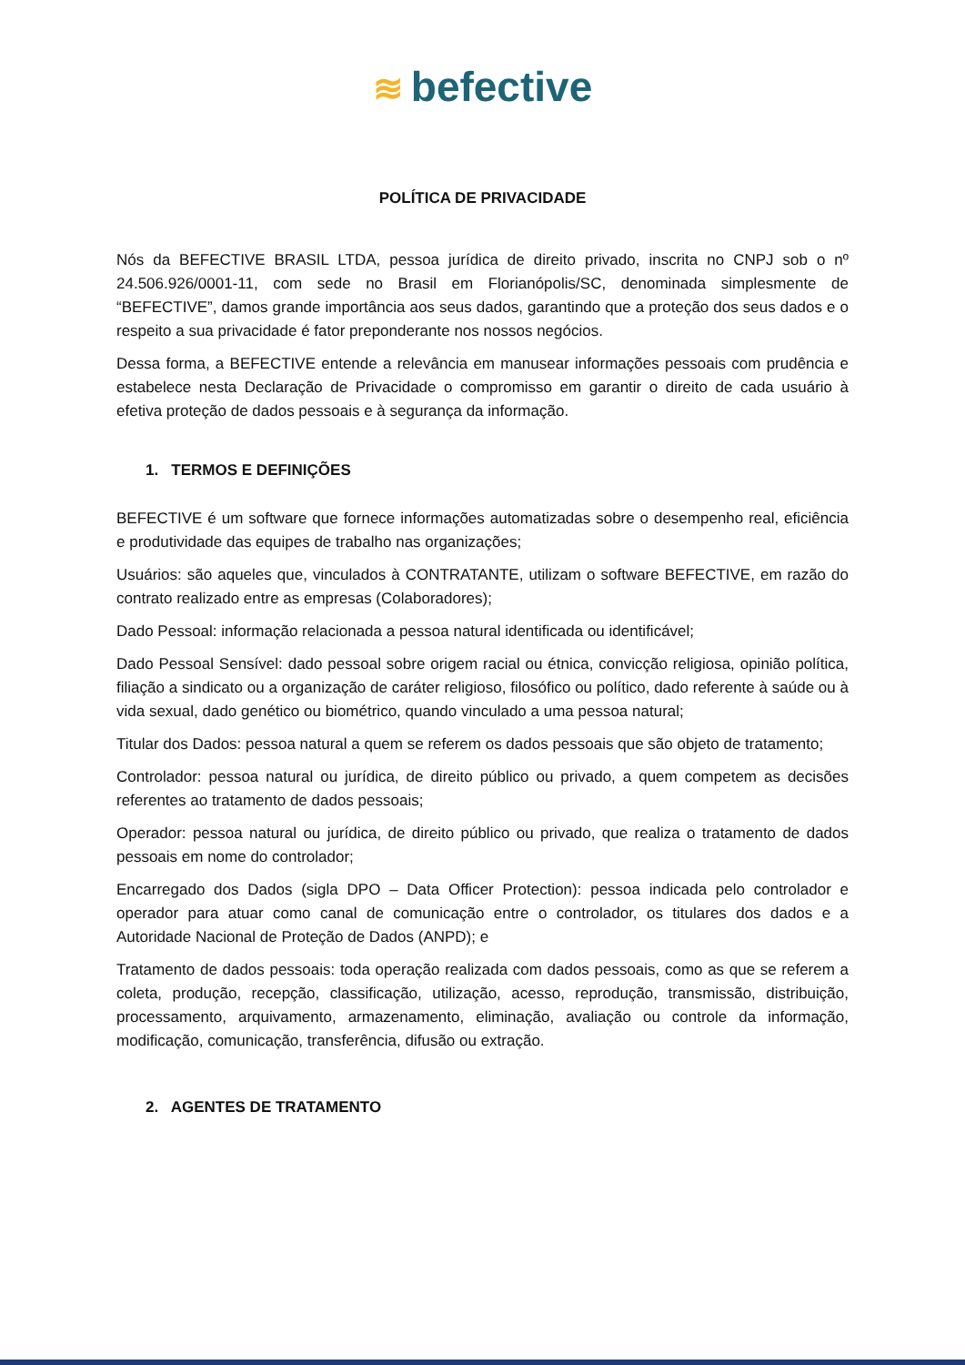≋ befective
POLÍTICA DE PRIVACIDADE
Nós da BEFECTIVE BRASIL LTDA, pessoa jurídica de direito privado, inscrita no CNPJ sob o nº 24.506.926/0001-11, com sede no Brasil em Florianópolis/SC, denominada simplesmente de “BEFECTIVE”, damos grande importância aos seus dados, garantindo que a proteção dos seus dados e o respeito a sua privacidade é fator preponderante nos nossos negócios.
Dessa forma, a BEFECTIVE entende a relevância em manusear informações pessoais com prudência e estabelece nesta Declaração de Privacidade o compromisso em garantir o direito de cada usuário à efetiva proteção de dados pessoais e à segurança da informação.
1. TERMOS E DEFINIÇÕES
BEFECTIVE é um software que fornece informações automatizadas sobre o desempenho real, eficiência e produtividade das equipes de trabalho nas organizações;
Usuários: são aqueles que, vinculados à CONTRATANTE, utilizam o software BEFECTIVE, em razão do contrato realizado entre as empresas (Colaboradores);
Dado Pessoal: informação relacionada a pessoa natural identificada ou identificável;
Dado Pessoal Sensível: dado pessoal sobre origem racial ou étnica, convicção religiosa, opinião política, filiação a sindicato ou a organização de caráter religioso, filosófico ou político, dado referente à saúde ou à vida sexual, dado genético ou biométrico, quando vinculado a uma pessoa natural;
Titular dos Dados: pessoa natural a quem se referem os dados pessoais que são objeto de tratamento;
Controlador: pessoa natural ou jurídica, de direito público ou privado, a quem competem as decisões referentes ao tratamento de dados pessoais;
Operador: pessoa natural ou jurídica, de direito público ou privado, que realiza o tratamento de dados pessoais em nome do controlador;
Encarregado dos Dados (sigla DPO – Data Officer Protection): pessoa indicada pelo controlador e operador para atuar como canal de comunicação entre o controlador, os titulares dos dados e a Autoridade Nacional de Proteção de Dados (ANPD); e
Tratamento de dados pessoais: toda operação realizada com dados pessoais, como as que se referem a coleta, produção, recepção, classificação, utilização, acesso, reprodução, transmissão, distribuição, processamento, arquivamento, armazenamento, eliminação, avaliação ou controle da informação, modificação, comunicação, transferência, difusão ou extração.
2. AGENTES DE TRATAMENTO